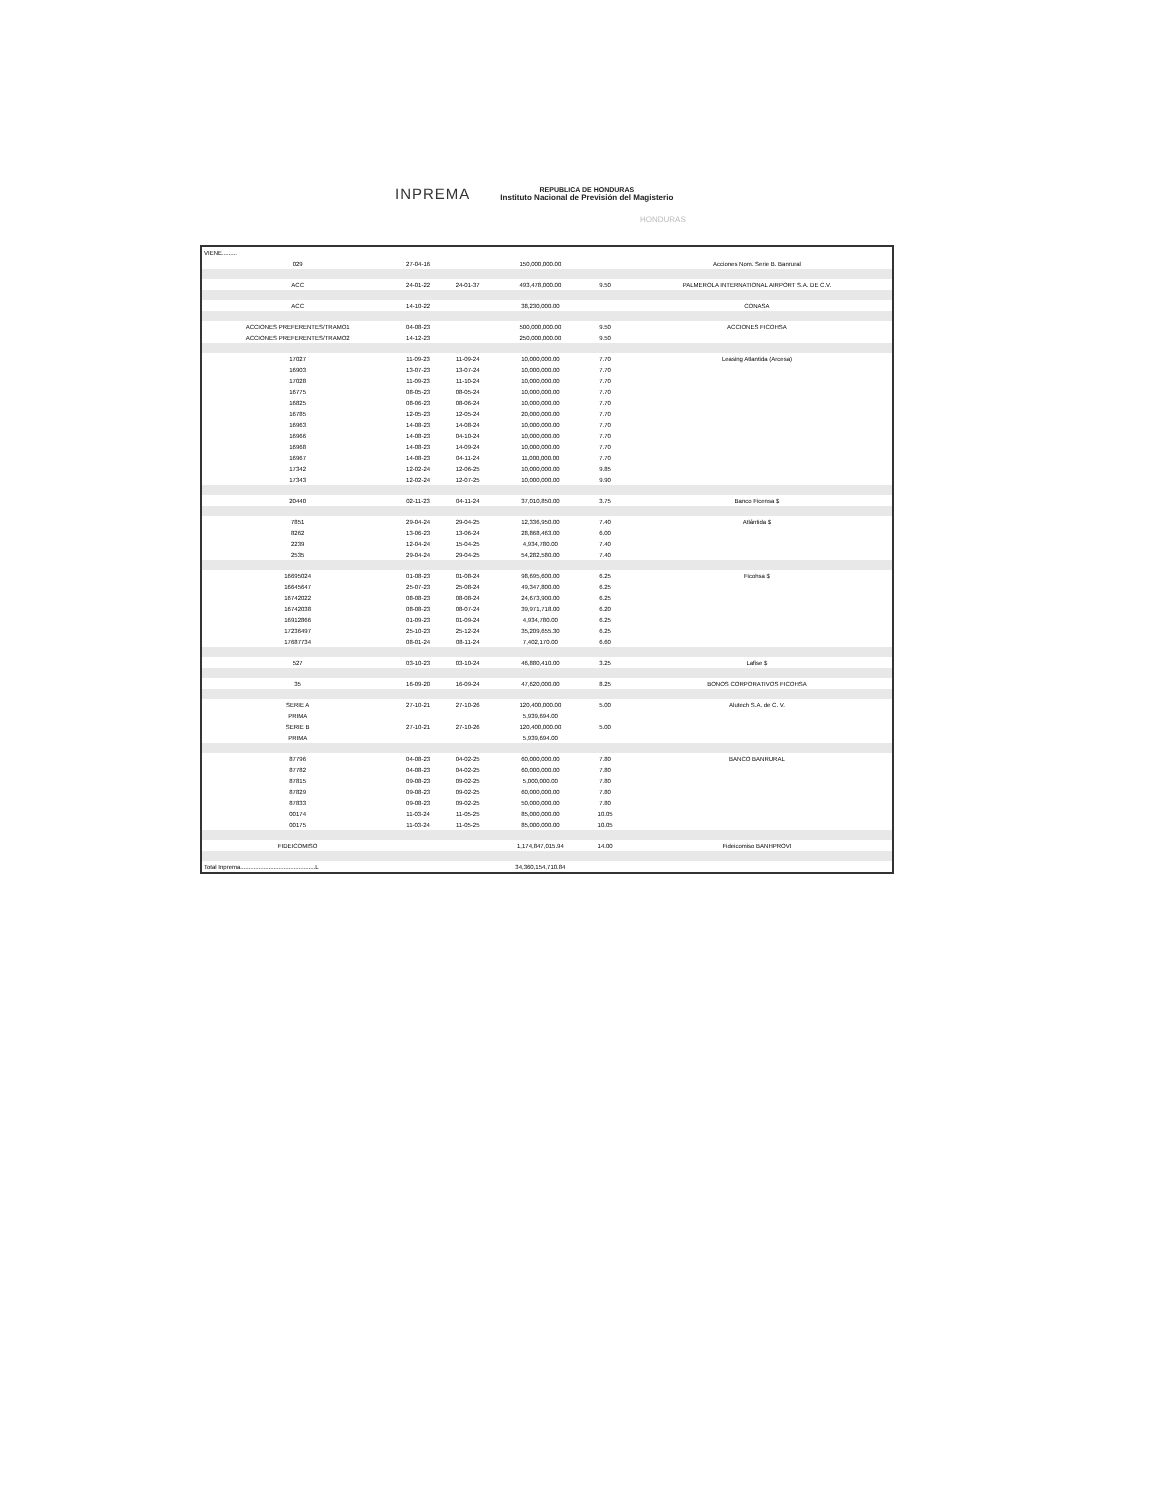INPREMA
REPUBLICA DE HONDURAS
Instituto Nacional de Previsión del Magisterio
HONDURAS
| VIENE......... | | | | | |
| 029 | 27-04-16 | | 150,000,000.00 | | Acciones Nom. Serie B. Banrural |
| ACC | 24-01-22 | 24-01-37 | 493,478,000.00 | 9.50 | PALMEROLA INTERNATIONAL AIRPORT S.A. DE C.V. |
| ACC | 14-10-22 | | 38,230,000.00 | | CONASA |
| ACCIONES PREFERENTES/TRAMO1 | 04-08-23 | | 500,000,000.00 | 9.50 | ACCIONES FICOHSA |
| ACCIONES PREFERENTES/TRAMO2 | 14-12-23 | | 250,000,000.00 | 9.50 | |
| 17027 | 11-09-23 | 11-09-24 | 10,000,000.00 | 7.70 | Leasing Atlantida (Arcesa) |
| 16903 | 13-07-23 | 13-07-24 | 10,000,000.00 | 7.70 | |
| 17028 | 11-09-23 | 11-10-24 | 10,000,000.00 | 7.70 | |
| 16775 | 08-05-23 | 08-05-24 | 10,000,000.00 | 7.70 | |
| 16825 | 08-06-23 | 08-06-24 | 10,000,000.00 | 7.70 | |
| 16785 | 12-05-23 | 12-05-24 | 20,000,000.00 | 7.70 | |
| 16963 | 14-08-23 | 14-08-24 | 10,000,000.00 | 7.70 | |
| 16966 | 14-08-23 | 04-10-24 | 10,000,000.00 | 7.70 | |
| 16968 | 14-08-23 | 14-09-24 | 10,000,000.00 | 7.70 | |
| 16967 | 14-08-23 | 04-11-24 | 11,000,000.00 | 7.70 | |
| 17342 | 12-02-24 | 12-06-25 | 10,000,000.00 | 9.85 | |
| 17343 | 12-02-24 | 12-07-25 | 10,000,000.00 | 9.90 | |
| 20440 | 02-11-23 | 04-11-24 | 37,010,850.00 | 3.75 | Banco Ficensa $ |
| 7851 | 29-04-24 | 29-04-25 | 12,336,950.00 | 7.40 | Atlántida $ |
| 8262 | 13-06-23 | 13-06-24 | 28,868,463.00 | 6.00 | |
| 2239 | 12-04-24 | 15-04-25 | 4,934,780.00 | 7.40 | |
| 2535 | 29-04-24 | 29-04-25 | 54,282,580.00 | 7.40 | |
| 16695024 | 01-08-23 | 01-08-24 | 98,695,600.00 | 6.25 | Ficohsa $ |
| 16645647 | 25-07-23 | 25-08-24 | 49,347,800.00 | 6.25 | |
| 16742022 | 08-08-23 | 08-08-24 | 24,673,900.00 | 6.25 | |
| 16742038 | 08-08-23 | 08-07-24 | 39,971,718.00 | 6.20 | |
| 16912866 | 01-09-23 | 01-09-24 | 4,934,780.00 | 6.25 | |
| 17236497 | 25-10-23 | 25-12-24 | 35,209,655.30 | 6.25 | |
| 17687734 | 08-01-24 | 08-11-24 | 7,402,170.00 | 6.60 | |
| 527 | 03-10-23 | 03-10-24 | 46,880,410.00 | 3.25 | Lafise $ |
| 35 | 16-09-20 | 16-09-24 | 47,620,000.00 | 8.25 | BONOS CORPORATIVOS FICOHSA |
| SERIE A | 27-10-21 | 27-10-26 | 120,400,000.00 | 5.00 | Alutech S.A. de C. V. |
| PRIMA | | | 5,939,694.00 | | |
| SERIE B | 27-10-21 | 27-10-26 | 120,400,000.00 | 5.00 | |
| PRIMA | | | 5,939,694.00 | | |
| 87796 | 04-08-23 | 04-02-25 | 60,000,000.00 | 7.80 | BANCO BANRURAL |
| 87782 | 04-08-23 | 04-02-25 | 60,000,000.00 | 7.80 | |
| 87815 | 09-08-23 | 09-02-25 | 5,000,000.00 | 7.80 | |
| 87829 | 09-08-23 | 09-02-25 | 60,000,000.00 | 7.80 | |
| 87833 | 09-08-23 | 09-02-25 | 50,000,000.00 | 7.80 | |
| 00174 | 11-03-24 | 11-05-25 | 85,000,000.00 | 10.05 | |
| 00175 | 11-03-24 | 11-05-25 | 85,000,000.00 | 10.05 | |
| FIDEICOMISO | | | 1,174,847,015.94 | 14.00 | Fideicomiso BANHPROVI |
| Total Inprema.............................................L | | | 34,360,154,710.84 | | |